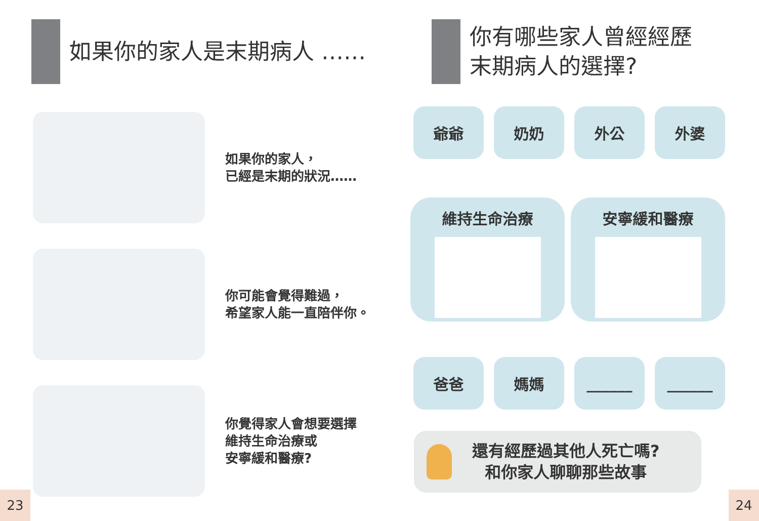如果你的家人是末期病人 ……
如果你的家人，
已經是末期的狀況……
你可能會覺得難過，
希望家人能一直陪伴你。
你覺得家人會想要選擇
維持生命治療或
安寧緩和醫療?
23
你有哪些家人曾經經歷
末期病人的選擇?
爺爺 奶奶 外公 外婆
維持生命治療 安寧緩和醫療
爸爸 媽媽 ______ ______
還有經歷過其他人死亡嗎?
和你家人聊聊那些故事
24